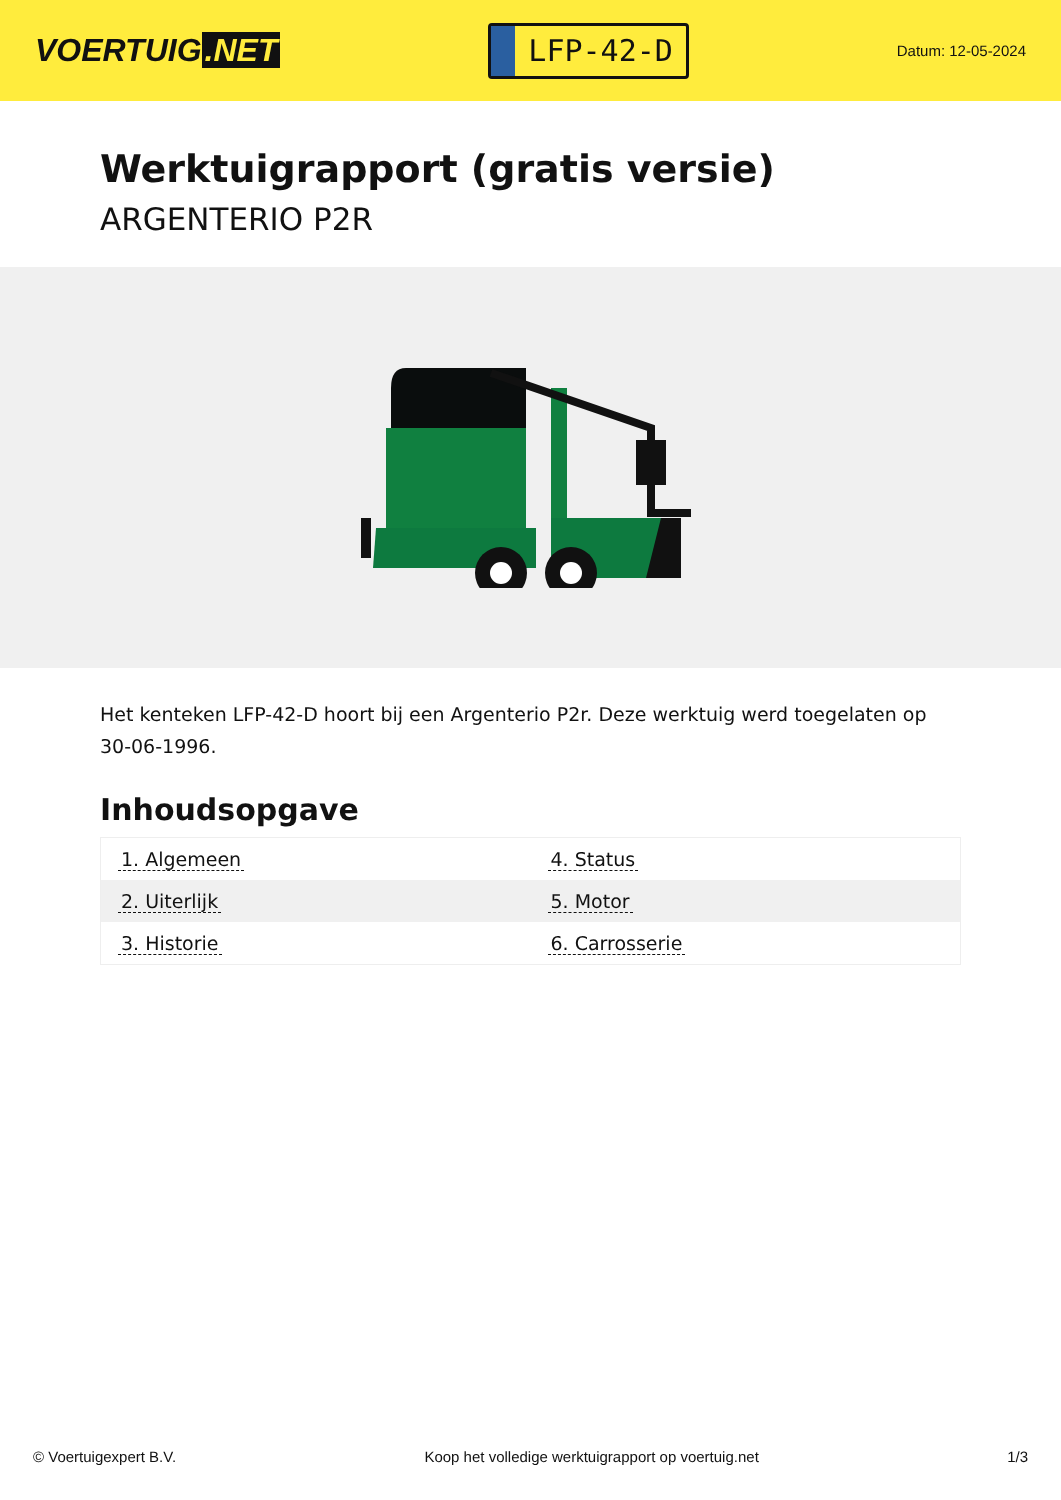VOERTUIG.NET
LFP-42-D
Datum: 12-05-2024
Werktuigrapport (gratis versie)
ARGENTERIO P2R
Het kenteken LFP-42-D hoort bij een Argenterio P2r. Deze werktuig werd toegelaten op 30-06-1996.
Inhoudsopgave
| 1. Algemeen | 4. Status |
| 2. Uiterlijk | 5. Motor |
| 3. Historie | 6. Carrosserie |
© Voertuigexpert B.V. Koop het volledige werktuigrapport op voertuig.net
1/3